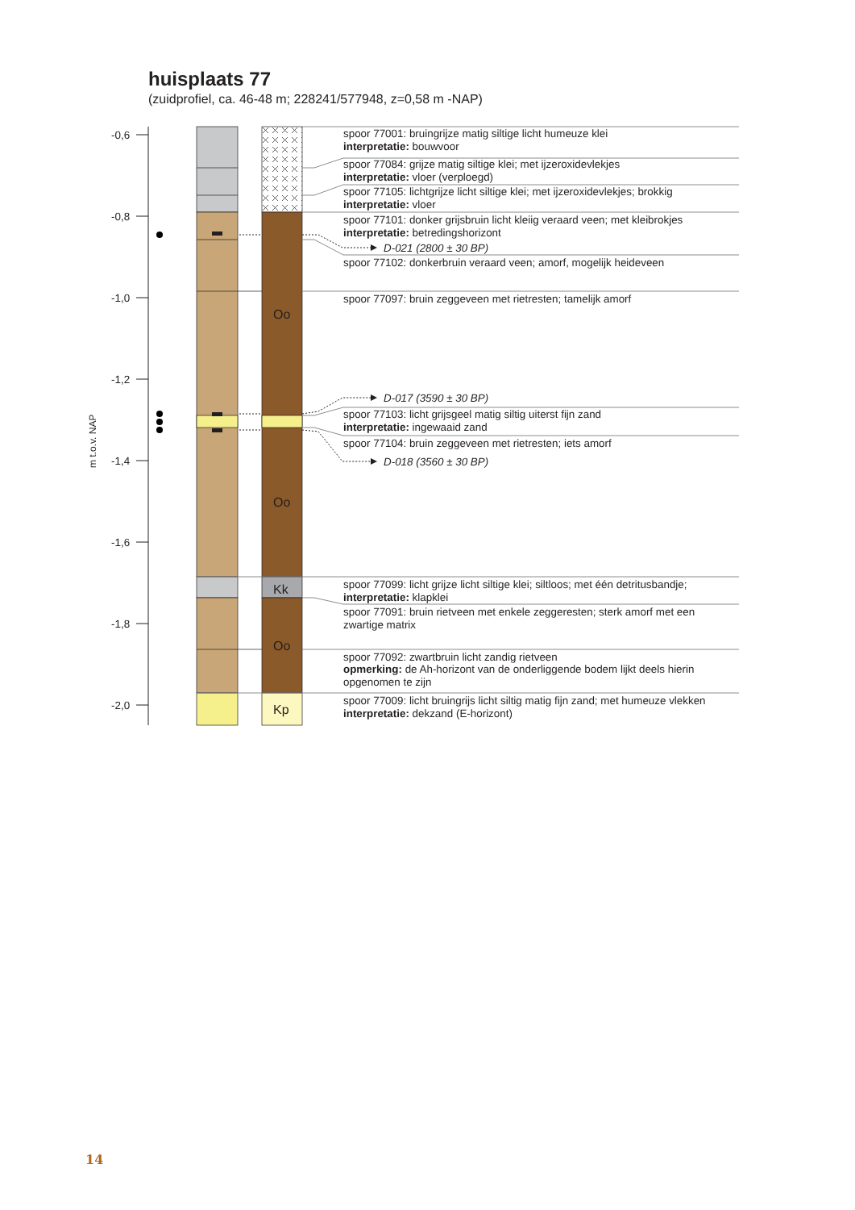huisplaats 77
(zuidprofiel, ca. 46-48 m; 228241/577948, z=0,58 m -NAP)
m t.o.v. NAP
-0,6
-0,8
-1,0
-1,2
-1,4
-1,6
-1,8
-2,0
Oo
Oo
Kk
Oo
Kp
spoor 77001: bruingrijze matig siltige licht humeuze klei
interpretatie: bouwvoor
spoor 77084: grijze matig siltige klei; met ijzeroxidevlekjes
interpretatie: vloer (verploegd)
spoor 77105: lichtgrijze licht siltige klei; met ijzeroxidevlekjes; brokkig
interpretatie: vloer
spoor 77101: donker grijsbruin licht kleiig veraard veen; met kleibrokjes
interpretatie: betredingshorizont
D-021 (2800 ± 30 BP)
spoor 77102: donkerbruin veraard veen; amorf, mogelijk heideveen
spoor 77097: bruin zeggeveen met rietresten; tamelijk amorf
D-017 (3590 ± 30 BP)
spoor 77103: licht grijsgeel matig siltig uiterst fijn zand
interpretatie: ingewaaid zand
spoor 77104: bruin zeggeveen met rietresten; iets amorf
D-018 (3560 ± 30 BP)
spoor 77099: licht grijze licht siltige klei; siltloos; met één detritusbandje;
interpretatie: klapklei
spoor 77091: bruin rietveen met enkele zeggeresten; sterk amorf met een
zwartige matrix
spoor 77092: zwartbruin licht zandig rietveen
opmerking: de Ah-horizont van de onderliggende bodem lijkt deels hierin
opgenomen te zijn
spoor 77009: licht bruingrijs licht siltig matig fijn zand; met humeuze vlekken
interpretatie: dekzand (E-horizont)
14